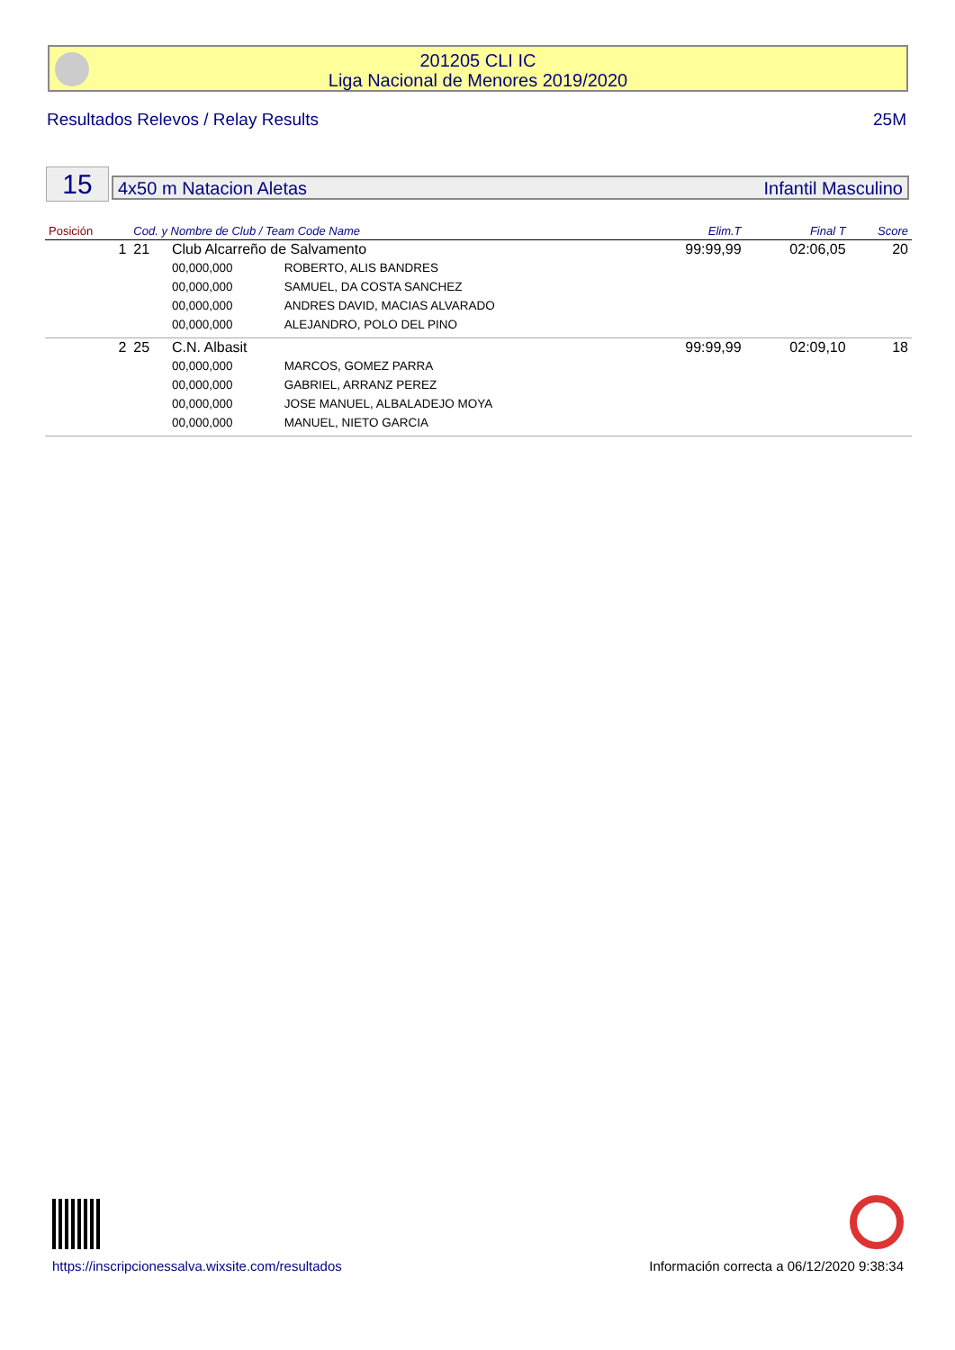201205 CLI IC
Liga Nacional de Menores 2019/2020
Resultados Relevos / Relay Results 25M
15 4x50 m Natacion Aletas Infantil Masculino
| Posición | Cod. y Nombre de Club / Team Code Name | | | Elim.T | Final T | Score |
| --- | --- | --- | --- | --- | --- | --- |
| 1 | 21 | Club Alcarreño de Salvamento | | 99:99,99 | 02:06,05 | 20 |
| | | 00,000,000 | ROBERTO, ALIS BANDRES | | | |
| | | 00,000,000 | SAMUEL, DA COSTA SANCHEZ | | | |
| | | 00,000,000 | ANDRES DAVID, MACIAS ALVARADO | | | |
| | | 00,000,000 | ALEJANDRO, POLO DEL PINO | | | |
| 2 | 25 | C.N. Albasit | | 99:99,99 | 02:09,10 | 18 |
| | | 00,000,000 | MARCOS, GOMEZ PARRA | | | |
| | | 00,000,000 | GABRIEL, ARRANZ PEREZ | | | |
| | | 00,000,000 | JOSE MANUEL, ALBALADEJO MOYA | | | |
| | | 00,000,000 | MANUEL, NIETO GARCIA | | | |
https://inscripcionessalva.wixsite.com/resultados
Información correcta a 06/12/2020 9:38:34